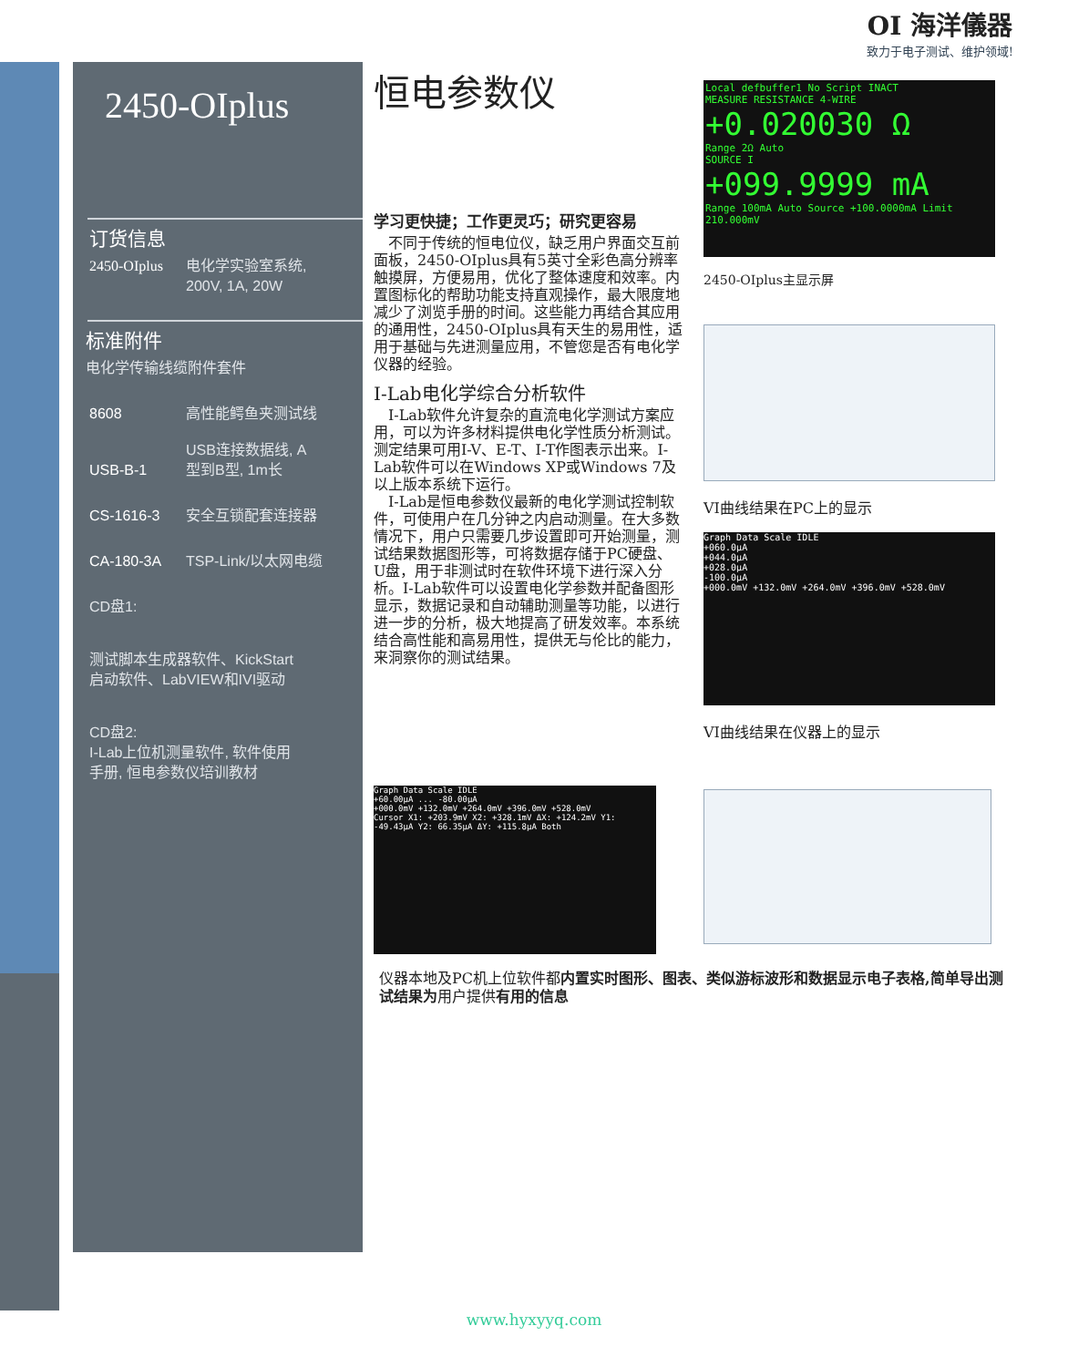OI 海洋儀器
致力于电子测试、维护领域!
2450-OIplus
订货信息
2450-OIplus 电化学实验室系统,
200V, 1A, 20W
标准附件
电化学传输线缆附件套件
8608 高性能鳄鱼夹测试线
USB-B-1 USB连接数据线, A
型到B型, 1m长
CS-1616-3 安全互锁配套连接器
CA-180-3A TSP-Link/以太网电缆
CD盘1:
测试脚本生成器软件、KickStart
启动软件、LabVIEW和IVI驱动
CD盘2:
I-Lab上位机测量软件, 软件使用
手册, 恒电参数仪培训教材
恒电参数仪
学习更快捷；工作更灵巧；研究更容易
　不同于传统的恒电位仪，缺乏用户界面交互前面板，2450-OIplus具有5英寸全彩色高分辨率触摸屏，方便易用，优化了整体速度和效率。内置图标化的帮助功能支持直观操作，最大限度地减少了浏览手册的时间。这些能力再结合其应用的通用性，2450-OIplus具有天生的易用性，适用于基础与先进测量应用，不管您是否有电化学仪器的经验。
I-Lab电化学综合分析软件
　I-Lab软件允许复杂的直流电化学测试方案应用，可以为许多材料提供电化学性质分析测试。测定结果可用I-V、E-T、I-T作图表示出来。I-Lab软件可以在Windows XP或Windows 7及以上版本系统下运行。
　I-Lab是恒电参数仪最新的电化学测试控制软件，可使用户在几分钟之内启动测量。在大多数情况下，用户只需要几步设置即可开始测量，测试结果数据图形等，可将数据存储于PC硬盘、U盘，用于非测试时在软件环境下进行深入分析。I-Lab软件可以设置电化学参数并配备图形显示，数据记录和自动辅助测量等功能，以进行进一步的分析，极大地提高了研发效率。本系统结合高性能和高易用性，提供无与伦比的能力，来洞察你的测试结果。
Local defbuffer1 No Script INACT
MEASURE RESISTANCE 4-WIRE
+0.020030 Ω
Range 2Ω Auto
SOURCE I
+099.9999 mA
Range 100mA Auto Source +100.0000mA Limit 210.000mV
2450-OIplus主显示屏
VI曲线结果在PC上的显示
Graph Data Scale IDLE
+060.0μA
+044.0μA
+028.0μA
-100.0μA
+000.0mV +132.0mV +264.0mV +396.0mV +528.0mV
VI曲线结果在仪器上的显示
Graph Data Scale IDLE
+60.00μA ... -80.00μA
+000.0mV +132.0mV +264.0mV +396.0mV +528.0mV
Cursor X1: +203.9mV X2: +328.1mV ΔX: +124.2mV Y1: -49.43μA Y2: 66.35μA ΔY: +115.8μA Both
仪器本地及PC机上位软件都内置实时图形、图表、类似游标波形和数据显示电子表格,简单导出测试结果为用户提供有用的信息
www.hyxyyq.com